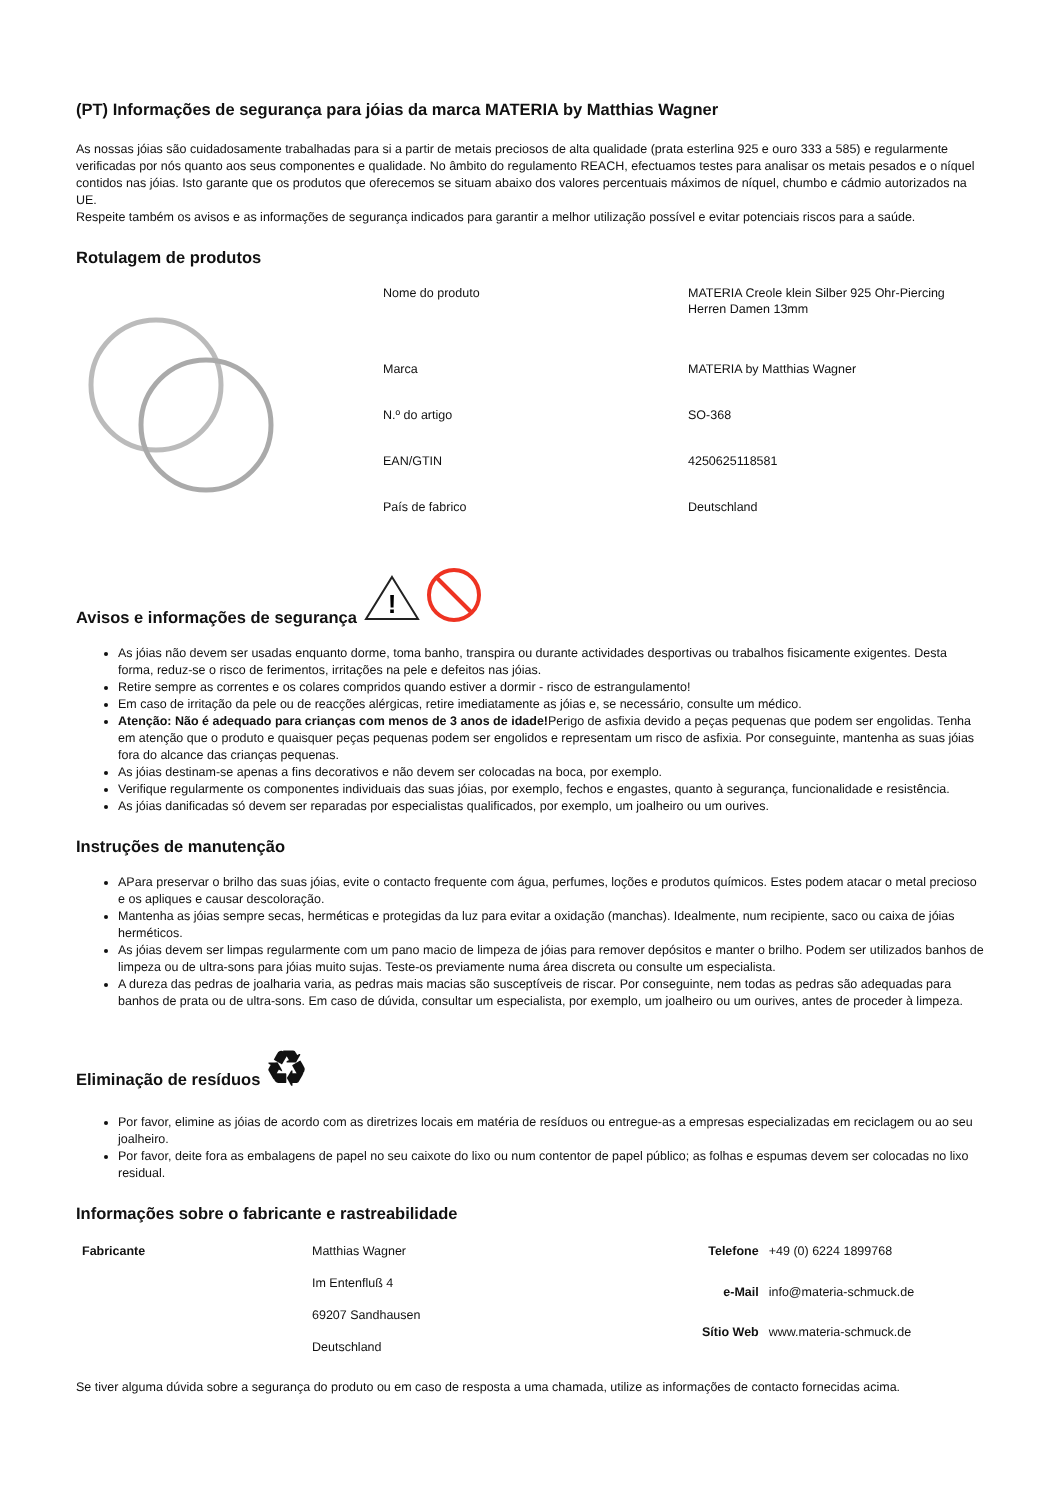(PT) Informações de segurança para jóias da marca MATERIA by Matthias Wagner
As nossas jóias são cuidadosamente trabalhadas para si a partir de metais preciosos de alta qualidade (prata esterlina 925 e ouro 333 a 585) e regularmente verificadas por nós quanto aos seus componentes e qualidade. No âmbito do regulamento REACH, efectuamos testes para analisar os metais pesados e o níquel contidos nas jóias. Isto garante que os produtos que oferecemos se situam abaixo dos valores percentuais máximos de níquel, chumbo e cádmio autorizados na UE.
Respeite também os avisos e as informações de segurança indicados para garantir a melhor utilização possível e evitar potenciais riscos para a saúde.
Rotulagem de produtos
| Nome do produto | MATERIA Creole klein Silber 925 Ohr-Piercing Herren Damen 13mm |
| Marca | MATERIA by Matthias Wagner |
| N.º do artigo | SO-368 |
| EAN/GTIN | 4250625118581 |
| País de fabrico | Deutschland |
Avisos e informações de segurança
!
As jóias não devem ser usadas enquanto dorme, toma banho, transpira ou durante actividades desportivas ou trabalhos fisicamente exigentes. Desta forma, reduz-se o risco de ferimentos, irritações na pele e defeitos nas jóias.
Retire sempre as correntes e os colares compridos quando estiver a dormir - risco de estrangulamento!
Em caso de irritação da pele ou de reacções alérgicas, retire imediatamente as jóias e, se necessário, consulte um médico.
Atenção: Não é adequado para crianças com menos de 3 anos de idade!Perigo de asfixia devido a peças pequenas que podem ser engolidas. Tenha em atenção que o produto e quaisquer peças pequenas podem ser engolidos e representam um risco de asfixia. Por conseguinte, mantenha as suas jóias fora do alcance das crianças pequenas.
As jóias destinam-se apenas a fins decorativos e não devem ser colocadas na boca, por exemplo.
Verifique regularmente os componentes individuais das suas jóias, por exemplo, fechos e engastes, quanto à segurança, funcionalidade e resistência.
As jóias danificadas só devem ser reparadas por especialistas qualificados, por exemplo, um joalheiro ou um ourives.
Instruções de manutenção
APara preservar o brilho das suas jóias, evite o contacto frequente com água, perfumes, loções e produtos químicos. Estes podem atacar o metal precioso e os apliques e causar descoloração.
Mantenha as jóias sempre secas, herméticas e protegidas da luz para evitar a oxidação (manchas). Idealmente, num recipiente, saco ou caixa de jóias herméticos.
As jóias devem ser limpas regularmente com um pano macio de limpeza de jóias para remover depósitos e manter o brilho. Podem ser utilizados banhos de limpeza ou de ultra-sons para jóias muito sujas. Teste-os previamente numa área discreta ou consulte um especialista.
A dureza das pedras de joalharia varia, as pedras mais macias são susceptíveis de riscar. Por conseguinte, nem todas as pedras são adequadas para banhos de prata ou de ultra-sons. Em caso de dúvida, consultar um especialista, por exemplo, um joalheiro ou um ourives, antes de proceder à limpeza.
Eliminação de resíduos ♻
Por favor, elimine as jóias de acordo com as diretrizes locais em matéria de resíduos ou entregue-as a empresas especializadas em reciclagem ou ao seu joalheiro.
Por favor, deite fora as embalagens de papel no seu caixote do lixo ou num contentor de papel público; as folhas e espumas devem ser colocadas no lixo residual.
Informações sobre o fabricante e rastreabilidade
| Fabricante | Matthias Wagner Im Entenfluß 4 69207 Sandhausen Deutschland |
| Telefone | +49 (0) 6224 1899768 |
| e-Mail | info@materia-schmuck.de |
| Sítio Web | www.materia-schmuck.de |
Se tiver alguma dúvida sobre a segurança do produto ou em caso de resposta a uma chamada, utilize as informações de contacto fornecidas acima.